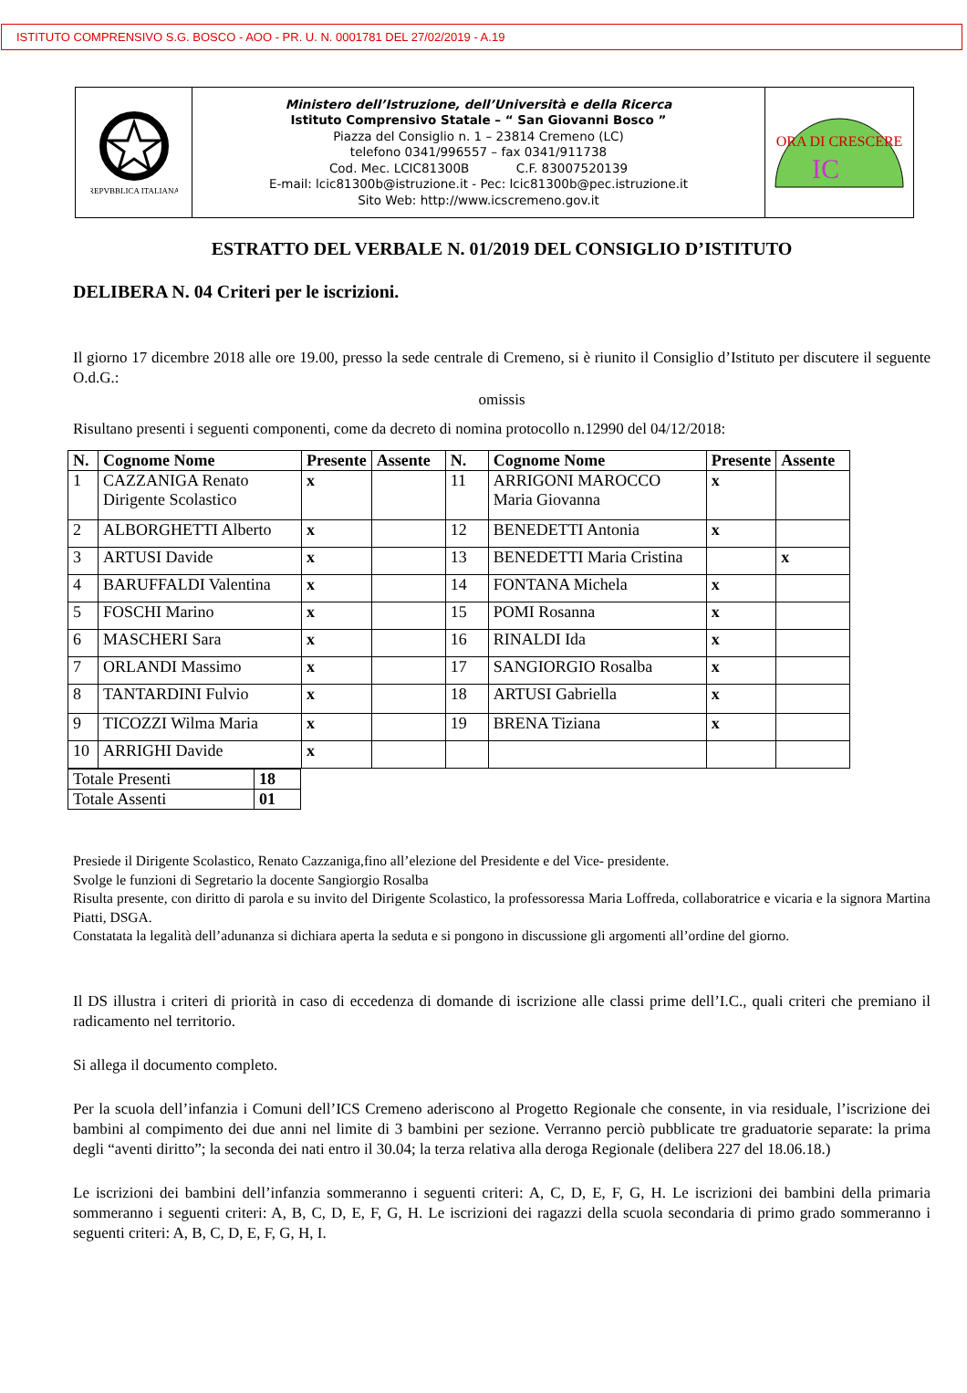ISTITUTO COMPRENSIVO S.G. BOSCO - AOO - PR. U. N. 0001781 DEL 27/02/2019 - A.19
| REPVBBLICA ITALIANA | Ministero dell’Istruzione, dell’Università e della Ricerca Istituto Comprensivo Statale – “ San Giovanni Bosco ” Piazza del Consiglio n. 1 – 23814 Cremeno (LC) telefono 0341/996557 – fax 0341/911738 Cod. Mec. LCIC81300B C.F. 83007520139 E-mail: lcic81300b@istruzione.it - Pec: lcic81300b@pec.istruzione.it Sito Web: http://www.icscremeno.gov.it | ORA DI CRESCERE IC |
ESTRATTO DEL VERBALE N. 01/2019 DEL CONSIGLIO D’ISTITUTO
DELIBERA N. 04 Criteri per le iscrizioni.
Il giorno 17 dicembre 2018 alle ore 19.00, presso la sede centrale di Cremeno, si è riunito il Consiglio d’Istituto per discutere il seguente O.d.G.:
omissis
Risultano presenti i seguenti componenti, come da decreto di nomina protocollo n.12990 del 04/12/2018:
| N. | Cognome Nome | Presente | Assente | N. | Cognome Nome | Presente | Assente |
| --- | --- | --- | --- | --- | --- | --- | --- |
| 1 | CAZZANIGA Renato Dirigente Scolastico | x | | 11 | ARRIGONI MAROCCO Maria Giovanna | x | |
| 2 | ALBORGHETTI Alberto | x | | 12 | BENEDETTI Antonia | x | |
| 3 | ARTUSI Davide | x | | 13 | BENEDETTI Maria Cristina | | x |
| 4 | BARUFFALDI Valentina | x | | 14 | FONTANA Michela | x | |
| 5 | FOSCHI Marino | x | | 15 | POMI Rosanna | x | |
| 6 | MASCHERI Sara | x | | 16 | RINALDI Ida | x | |
| 7 | ORLANDI Massimo | x | | 17 | SANGIORGIO Rosalba | x | |
| 8 | TANTARDINI Fulvio | x | | 18 | ARTUSI Gabriella | x | |
| 9 | TICOZZI Wilma Maria | x | | 19 | BRENA Tiziana | x | |
| 10 | ARRIGHI Davide | x | | | | | |
| Totale Presenti | 18 |
| Totale Assenti | 01 |
Presiede il Dirigente Scolastico, Renato Cazzaniga,fino all’elezione del Presidente e del Vice- presidente.
Svolge le funzioni di Segretario la docente Sangiorgio Rosalba
Risulta presente, con diritto di parola e su invito del Dirigente Scolastico, la professoressa Maria Loffreda, collaboratrice e vicaria e la signora Martina Piatti, DSGA.
Constatata la legalità dell’adunanza si dichiara aperta la seduta e si pongono in discussione gli argomenti all’ordine del giorno.
Il DS illustra i criteri di priorità in caso di eccedenza di domande di iscrizione alle classi prime dell’I.C., quali criteri che premiano il radicamento nel territorio.
Si allega il documento completo.
Per la scuola dell’infanzia i Comuni dell’ICS Cremeno aderiscono al Progetto Regionale che consente, in via residuale, l’iscrizione dei bambini al compimento dei due anni nel limite di 3 bambini per sezione. Verranno perciò pubblicate tre graduatorie separate: la prima degli “aventi diritto”; la seconda dei nati entro il 30.04; la terza relativa alla deroga Regionale (delibera 227 del 18.06.18.)
Le iscrizioni dei bambini dell’infanzia sommeranno i seguenti criteri: A, C, D, E, F, G, H. Le iscrizioni dei bambini della primaria sommeranno i seguenti criteri: A, B, C, D, E, F, G, H. Le iscrizioni dei ragazzi della scuola secondaria di primo grado sommeranno i seguenti criteri: A, B, C, D, E, F, G, H, I.